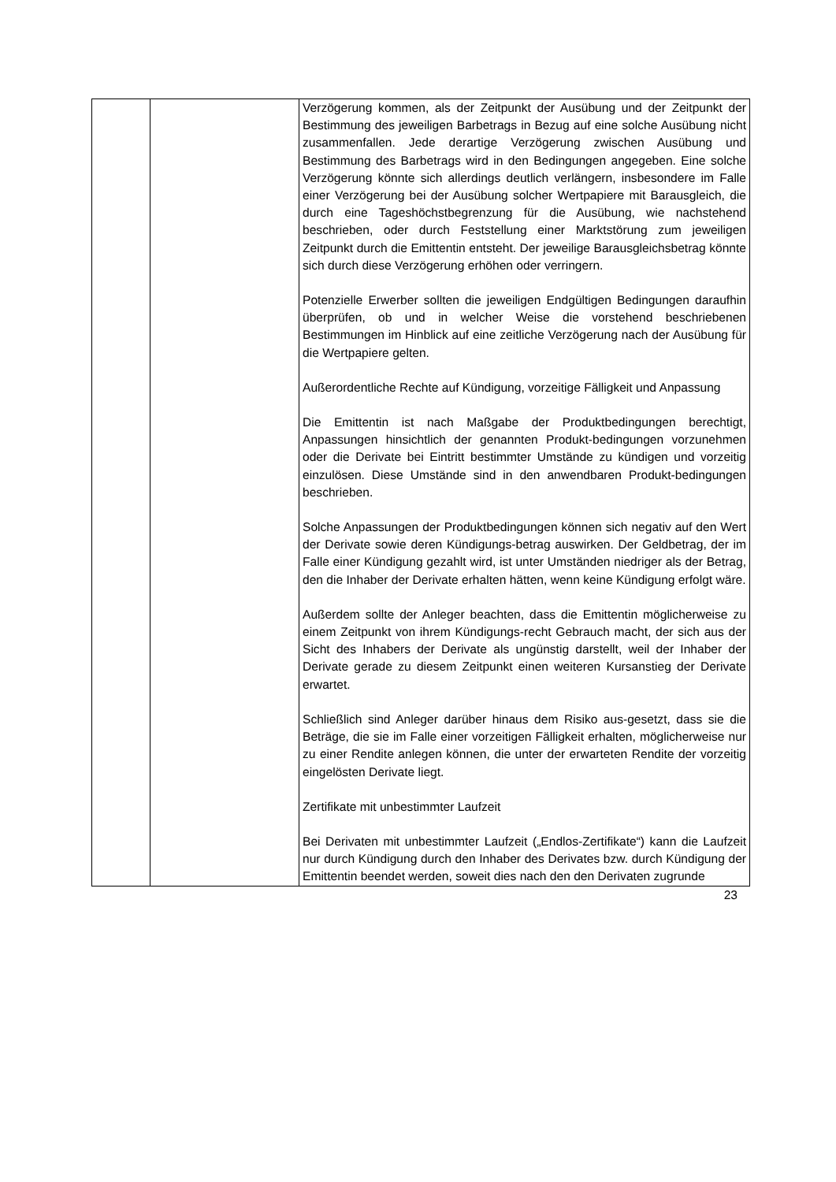| | | Verzögerung kommen, als der Zeitpunkt der Ausübung und der Zeitpunkt der Bestimmung des jeweiligen Barbetrags in Bezug auf eine solche Ausübung nicht zusammenfallen. Jede derartige Verzögerung zwischen Ausübung und Bestimmung des Barbetrags wird in den Bedingungen angegeben. Eine solche Verzögerung könnte sich allerdings deutlich verlängern, insbesondere im Falle einer Verzögerung bei der Ausübung solcher Wertpapiere mit Barausgleich, die durch eine Tageshöchstbegrenzung für die Ausübung, wie nachstehend beschrieben, oder durch Feststellung einer Marktstörung zum jeweiligen Zeitpunkt durch die Emittentin entsteht. Der jeweilige Barausgleichsbetrag könnte sich durch diese Verzögerung erhöhen oder verringern. Potenzielle Erwerber sollten die jeweiligen Endgültigen Bedingungen daraufhin überprüfen, ob und in welcher Weise die vorstehend beschriebenen Bestimmungen im Hinblick auf eine zeitliche Verzögerung nach der Ausübung für die Wertpapiere gelten. Außerordentliche Rechte auf Kündigung, vorzeitige Fälligkeit und Anpassung Die Emittentin ist nach Maßgabe der Produktbedingungen berechtigt, Anpassungen hinsichtlich der genannten Produkt-bedingungen vorzunehmen oder die Derivate bei Eintritt bestimmter Umstände zu kündigen und vorzeitig einzulösen. Diese Umstände sind in den anwendbaren Produkt-bedingungen beschrieben. Solche Anpassungen der Produktbedingungen können sich negativ auf den Wert der Derivate sowie deren Kündigungs-betrag auswirken. Der Geldbetrag, der im Falle einer Kündigung gezahlt wird, ist unter Umständen niedriger als der Betrag, den die Inhaber der Derivate erhalten hätten, wenn keine Kündigung erfolgt wäre. Außerdem sollte der Anleger beachten, dass die Emittentin möglicherweise zu einem Zeitpunkt von ihrem Kündigungs-recht Gebrauch macht, der sich aus der Sicht des Inhabers der Derivate als ungünstig darstellt, weil der Inhaber der Derivate gerade zu diesem Zeitpunkt einen weiteren Kursanstieg der Derivate erwartet. Schließlich sind Anleger darüber hinaus dem Risiko aus-gesetzt, dass sie die Beträge, die sie im Falle einer vorzeitigen Fälligkeit erhalten, möglicherweise nur zu einer Rendite anlegen können, die unter der erwarteten Rendite der vorzeitig eingelösten Derivate liegt. Zertifikate mit unbestimmter Laufzeit Bei Derivaten mit unbestimmter Laufzeit („Endlos-Zertifikate“) kann die Laufzeit nur durch Kündigung durch den Inhaber des Derivates bzw. durch Kündigung der Emittentin beendet werden, soweit dies nach den den Derivaten zugrunde |
23